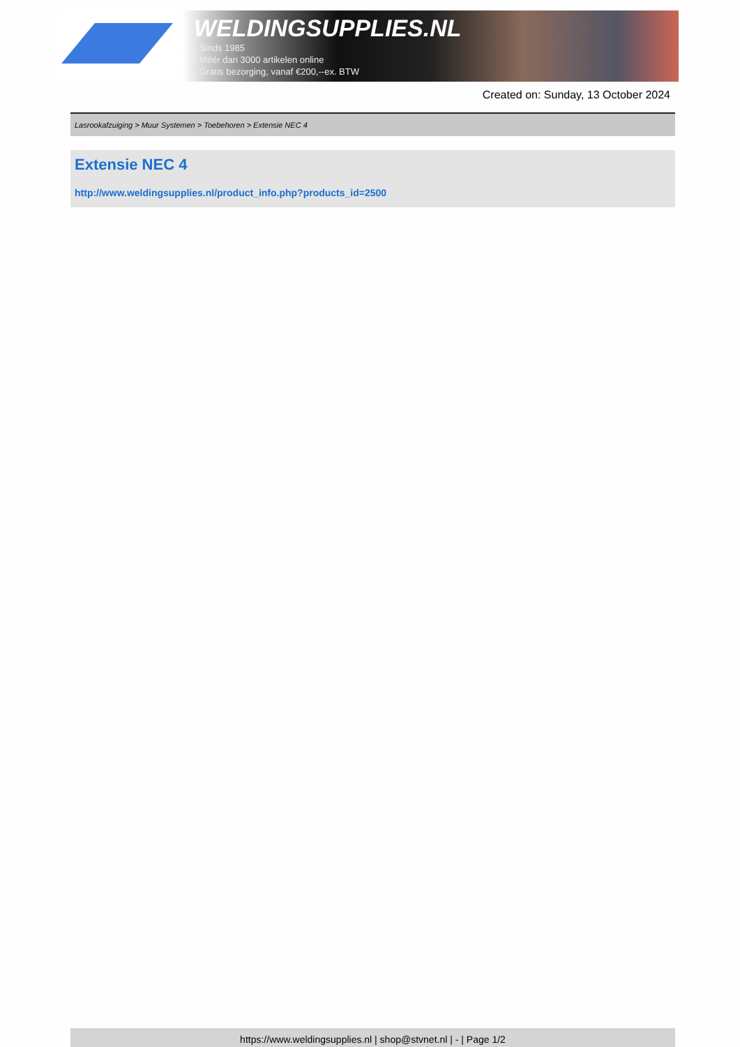WELDINGSUPPLIES.NL
- Sinds 1985
- Méér dan 3000 artikelen online
- Gratis bezorging, vanaf €200,--ex. BTW
Created on: Sunday, 13 October 2024
Lasrookafzuiging > Muur Systemen > Toebehoren > Extensie NEC 4
Extensie NEC 4
http://www.weldingsupplies.nl/product_info.php?products_id=2500
https://www.weldingsupplies.nl | shop@stvnet.nl | - | Page 1/2